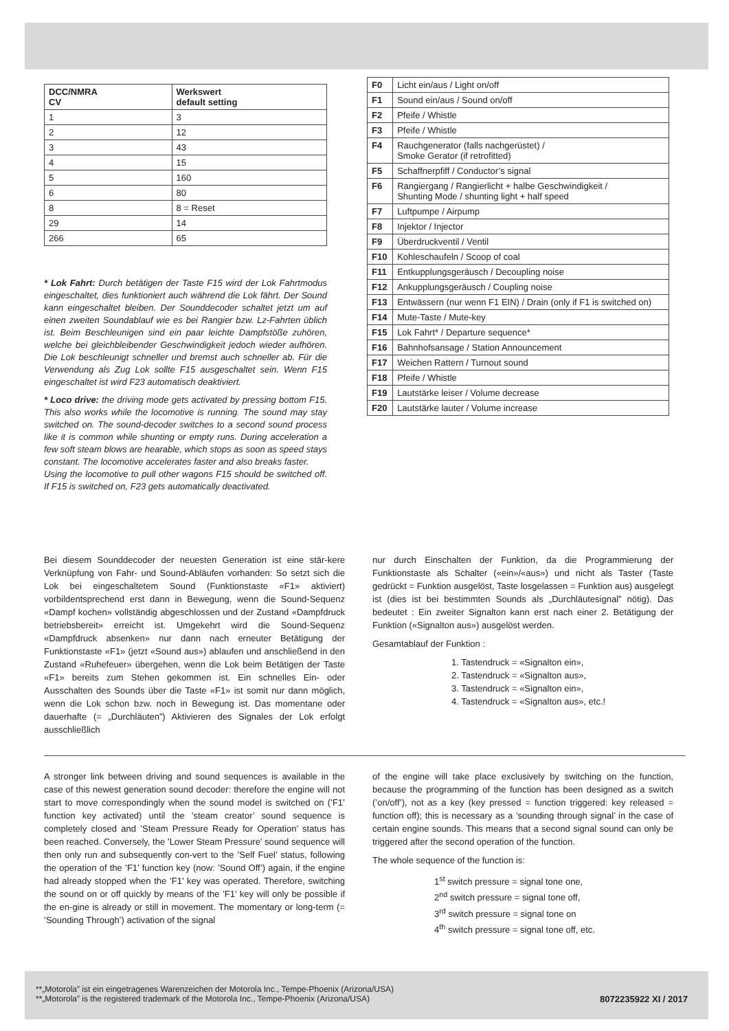| DCC/NMRA CV | Werkswert default setting |
| --- | --- |
| 1 | 3 |
| 2 | 12 |
| 3 | 43 |
| 4 | 15 |
| 5 | 160 |
| 6 | 80 |
| 8 | 8 = Reset |
| 29 | 14 |
| 266 | 65 |
* Lok Fahrt: Durch betätigen der Taste F15 wird der Lok Fahrtmodus eingeschaltet, dies funktioniert auch während die Lok fährt. Der Sound kann eingeschaltet bleiben. Der Sounddecoder schaltet jetzt um auf einen zweiten Soundablauf wie es bei Rangier bzw. Lz-Fahrten üblich ist. Beim Beschleunigen sind ein paar leichte Dampfstöße zuhören, welche bei gleichbleibender Geschwindigkeit jedoch wieder aufhören. Die Lok beschleunigt schneller und bremst auch schneller ab. Für die Verwendung als Zug Lok sollte F15 ausgeschaltet sein. Wenn F15 eingeschaltet ist wird F23 automatisch deaktiviert.
* Loco drive: the driving mode gets activated by pressing bottom F15. This also works while the locomotive is running. The sound may stay switched on. The sound-decoder switches to a second sound process like it is common while shunting or empty runs. During acceleration a few soft steam blows are hearable, which stops as soon as speed stays constant. The locomotive accelerates faster and also breaks faster.
Using the locomotive to pull other wagons F15 should be switched off. If F15 is switched on, F23 gets automatically deactivated.
| F0 | Licht ein/aus / Light on/off |
| F1 | Sound ein/aus / Sound on/off |
| F2 | Pfeife / Whistle |
| F3 | Pfeife / Whistle |
| F4 | Rauchgenerator (falls nachgerüstet) / Smoke Gerator (if retrofitted) |
| F5 | Schaffnerpfiff / Conductor’s signal |
| F6 | Rangiergang / Rangierlicht + halbe Geschwindigkeit / Shunting Mode / shunting light + half speed |
| F7 | Luftpumpe / Airpump |
| F8 | Injektor / Injector |
| F9 | Überdruckventil / Ventil |
| F10 | Kohleschaufeln / Scoop of coal |
| F11 | Entkupplungsgeräusch / Decoupling noise |
| F12 | Ankupplungsgeräusch / Coupling noise |
| F13 | Entwässern (nur wenn F1 EIN) / Drain (only if F1 is switched on) |
| F14 | Mute-Taste / Mute-key |
| F15 | Lok Fahrt* / Departure sequence* |
| F16 | Bahnhofsansage / Station Announcement |
| F17 | Weichen Rattern / Turnout sound |
| F18 | Pfeife / Whistle |
| F19 | Lautstärke leiser / Volume decrease |
| F20 | Lautstärke lauter / Volume increase |
Bei diesem Sounddecoder der neuesten Generation ist eine stär-kere Verknüpfung von Fahr- und Sound-Abläufen vorhanden: So setzt sich die Lok bei eingeschaltetem Sound (Funktionstaste «F1» aktiviert) vorbildentsprechend erst dann in Bewegung, wenn die Sound-Sequenz «Dampf kochen» vollständig abgeschlossen und der Zustand «Dampfdruck betriebsbereit» erreicht ist. Umgekehrt wird die Sound-Sequenz «Dampfdruck absenken» nur dann nach erneuter Betätigung der Funktionstaste «F1» (jetzt «Sound aus») ablaufen und anschließend in den Zustand «Ruhefeuer» übergehen, wenn die Lok beim Betätigen der Taste «F1» bereits zum Stehen gekommen ist. Ein schnelles Ein- oder Ausschalten des Sounds über die Taste «F1» ist somit nur dann möglich, wenn die Lok schon bzw. noch in Bewegung ist. Das momentane oder dauerhafte (= „Durchläuten”) Aktivieren des Signales der Lok erfolgt ausschließlich
nur durch Einschalten der Funktion, da die Programmierung der Funktionstaste als Schalter («ein»/«aus») und nicht als Taster (Taste gedrückt = Funktion ausgelöst, Taste losgelassen = Funktion aus) ausgelegt ist (dies ist bei bestimmten Sounds als „Durchläutesignal” nötig). Das bedeutet : Ein zweiter Signalton kann erst nach einer 2. Betätigung der Funktion («Signalton aus») ausgelöst werden.
Gesamtablauf der Funktion :
1. Tastendruck = «Signalton ein»,
2. Tastendruck = «Signalton aus»,
3. Tastendruck = «Signalton ein»,
4. Tastendruck = «Signalton aus», etc.!
A stronger link between driving and sound sequences is available in the case of this newest generation sound decoder: therefore the engine will not start to move correspondingly when the sound model is switched on (’F1’ function key activated) until the ’steam creator’ sound sequence is completely closed and ’Steam Pressure Ready for Operation’ status has been reached. Conversely, the ’Lower Steam Pressure’ sound sequence will then only run and subsequently con-vert to the ’Self Fuel’ status, following the operation of the ’F1’ function key (now: ’Sound Off’) again, if the engine had already stopped when the ’F1’ key was operated. Therefore, switching the sound on or off quickly by means of the ’F1’ key will only be possible if the en-gine is already or still in movement. The momentary or long-term (= ’Sounding Through’) activation of the signal
of the engine will take place exclusively by switching on the function, because the programming of the function has been designed as a switch (’on/off’), not as a key (key pressed = function triggered: key released = function off); this is necessary as a ’sounding through signal’ in the case of certain engine sounds. This means that a second signal sound can only be triggered after the second operation of the function.
The whole sequence of the function is:
1<sup>st</sup> switch pressure = signal tone one,
2<sup>nd</sup> switch pressure = signal tone off,
3<sup>rd</sup> switch pressure = signal tone on
4<sup>th</sup> switch pressure = signal tone off, etc.
**„Motorola” ist ein eingetragenes Warenzeichen der Motorola Inc., Tempe-Phoenix (Arizona/USA)
**„Motorola” is the registered trademark of the Motorola Inc., Tempe-Phoenix (Arizona/USA) 8072235922 XI / 2017